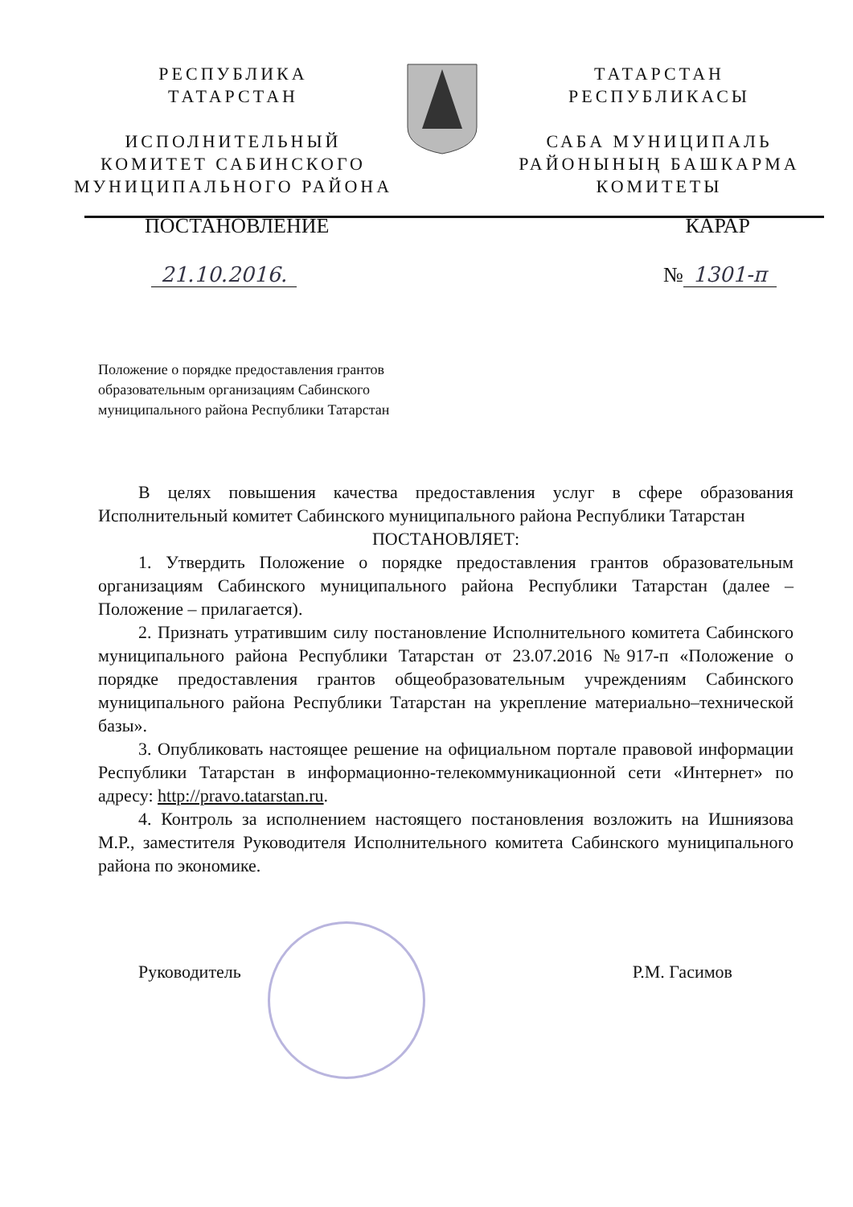РЕСПУБЛИКА
ТАТАРСТАН
ИСПОЛНИТЕЛЬНЫЙ
КОМИТЕТ САБИНСКОГО
МУНИЦИПАЛЬНОГО РАЙОНА
ТАТАРСТАН
РЕСПУБЛИКАСЫ
САБА МУНИЦИПАЛЬ
РАЙОНЫНЫҢ БАШКАРМА
КОМИТЕТЫ
ПОСТАНОВЛЕНИЕ КАРАР
21.10.2016. № 1301-п
Положение о порядке предоставления грантов образовательным организациям Сабинского муниципального района Республики Татарстан
В целях повышения качества предоставления услуг в сфере образования Исполнительный комитет Сабинского муниципального района Республики Татарстан
ПОСТАНОВЛЯЕТ:
1. Утвердить Положение о порядке предоставления грантов образовательным организациям Сабинского муниципального района Республики Татарстан (далее – Положение – прилагается).
2. Признать утратившим силу постановление Исполнительного комитета Сабинского муниципального района Республики Татарстан от 23.07.2016 №917-п «Положение о порядке предоставления грантов общеобразовательным учреждениям Сабинского муниципального района Республики Татарстан на укрепление материально–технической базы».
3. Опубликовать настоящее решение на официальном портале правовой информации Республики Татарстан в информационно-телекоммуникационной сети «Интернет» по адресу: http://pravo.tatarstan.ru.
4. Контроль за исполнением настоящего постановления возложить на Ишниязова М.Р., заместителя Руководителя Исполнительного комитета Сабинского муниципального района по экономике.
Руководитель Р.М. Гасимов